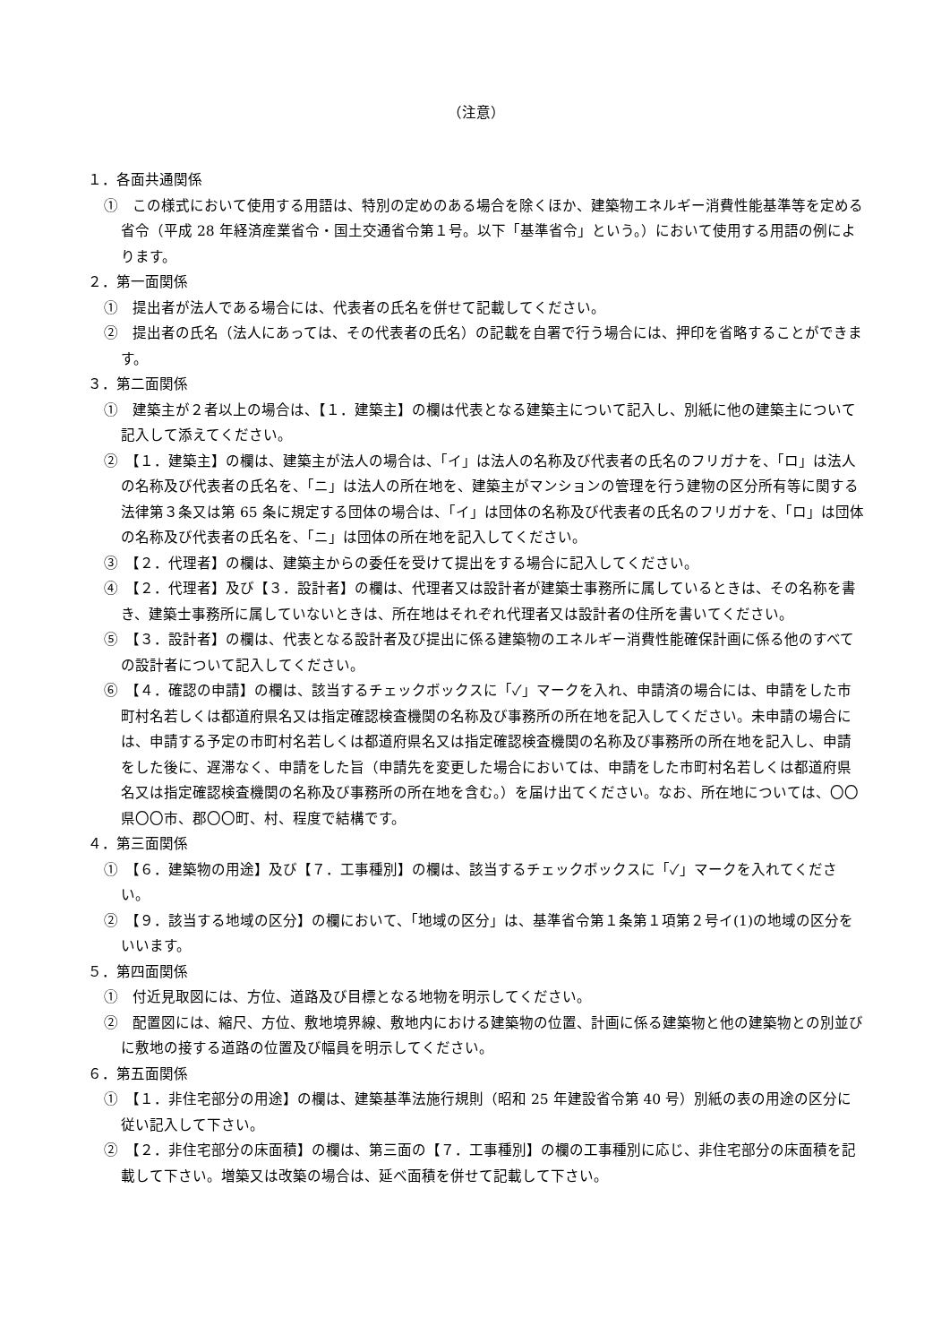（注意）
１．各面共通関係
①　この様式において使用する用語は、特別の定めのある場合を除くほか、建築物エネルギー消費性能基準等を定める省令（平成 28 年経済産業省令・国土交通省令第１号。以下「基準省令」という。）において使用する用語の例によります。
２．第一面関係
①　提出者が法人である場合には、代表者の氏名を併せて記載してください。
②　提出者の氏名（法人にあっては、その代表者の氏名）の記載を自署で行う場合には、押印を省略することができます。
３．第二面関係
①　建築主が２者以上の場合は、【１．建築主】の欄は代表となる建築主について記入し、別紙に他の建築主について記入して添えてください。
②　【１．建築主】の欄は、建築主が法人の場合は、「イ」は法人の名称及び代表者の氏名のフリガナを、「ロ」は法人の名称及び代表者の氏名を、「ニ」は法人の所在地を、建築主がマンションの管理を行う建物の区分所有等に関する法律第３条又は第 65 条に規定する団体の場合は、「イ」は団体の名称及び代表者の氏名のフリガナを、「ロ」は団体の名称及び代表者の氏名を、「ニ」は団体の所在地を記入してください。
③　【２．代理者】の欄は、建築主からの委任を受けて提出をする場合に記入してください。
④　【２．代理者】及び【３．設計者】の欄は、代理者又は設計者が建築士事務所に属しているときは、その名称を書き、建築士事務所に属していないときは、所在地はそれぞれ代理者又は設計者の住所を書いてください。
⑤　【３．設計者】の欄は、代表となる設計者及び提出に係る建築物のエネルギー消費性能確保計画に係る他のすべての設計者について記入してください。
⑥　【４．確認の申請】の欄は、該当するチェックボックスに「✓」マークを入れ、申請済の場合には、申請をした市町村名若しくは都道府県名又は指定確認検査機関の名称及び事務所の所在地を記入してください。未申請の場合には、申請する予定の市町村名若しくは都道府県名又は指定確認検査機関の名称及び事務所の所在地を記入し、申請をした後に、遅滞なく、申請をした旨（申請先を変更した場合においては、申請をした市町村名若しくは都道府県名又は指定確認検査機関の名称及び事務所の所在地を含む。）を届け出てください。なお、所在地については、〇〇県〇〇市、郡〇〇町、村、程度で結構です。
４．第三面関係
①　【６．建築物の用途】及び【７．工事種別】の欄は、該当するチェックボックスに「✓」マークを入れてください。
②　【９．該当する地域の区分】の欄において、「地域の区分」は、基準省令第１条第１項第２号イ(1)の地域の区分をいいます。
５．第四面関係
①　付近見取図には、方位、道路及び目標となる地物を明示してください。
②　配置図には、縮尺、方位、敷地境界線、敷地内における建築物の位置、計画に係る建築物と他の建築物との別並びに敷地の接する道路の位置及び幅員を明示してください。
６．第五面関係
①　【１．非住宅部分の用途】の欄は、建築基準法施行規則（昭和 25 年建設省令第 40 号）別紙の表の用途の区分に従い記入して下さい。
②　【２．非住宅部分の床面積】の欄は、第三面の【７．工事種別】の欄の工事種別に応じ、非住宅部分の床面積を記載して下さい。増築又は改築の場合は、延べ面積を併せて記載して下さい。